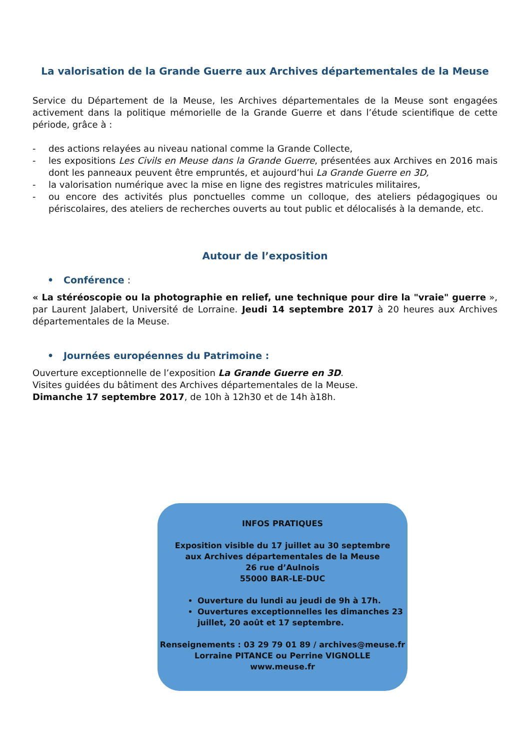La valorisation de la Grande Guerre aux Archives départementales de la Meuse
Service du Département de la Meuse, les Archives départementales de la Meuse sont engagées activement dans la politique mémorielle de la Grande Guerre et dans l’étude scientifique de cette période, grâce à :
- des actions relayées au niveau national comme la Grande Collecte,
- les expositions Les Civils en Meuse dans la Grande Guerre, présentées aux Archives en 2016 mais dont les panneaux peuvent être empruntés, et aujourd’hui La Grande Guerre en 3D,
- la valorisation numérique avec la mise en ligne des registres matricules militaires,
- ou encore des activités plus ponctuelles comme un colloque, des ateliers pédagogiques ou périscolaires, des ateliers de recherches ouverts au tout public et délocalisés à la demande, etc.
Autour de l’exposition
• Conférence :
« La stéréoscopie ou la photographie en relief, une technique pour dire la "vraie" guerre », par Laurent Jalabert, Université de Lorraine. Jeudi 14 septembre 2017 à 20 heures aux Archives départementales de la Meuse.
• Journées européennes du Patrimoine :
Ouverture exceptionnelle de l’exposition La Grande Guerre en 3D.
Visites guidées du bâtiment des Archives départementales de la Meuse.
Dimanche 17 septembre 2017, de 10h à 12h30 et de 14h à18h.
INFOS PRATIQUES
Exposition visible du 17 juillet au 30 septembre
aux Archives départementales de la Meuse
26 rue d’Aulnois
55000 BAR-LE-DUC
Ouverture du lundi au jeudi de 9h à 17h.
Ouvertures exceptionnelles les dimanches 23 juillet, 20 août et 17 septembre.
Renseignements : 03 29 79 01 89 / archives@meuse.fr
Lorraine PITANCE ou Perrine VIGNOLLE
www.meuse.fr